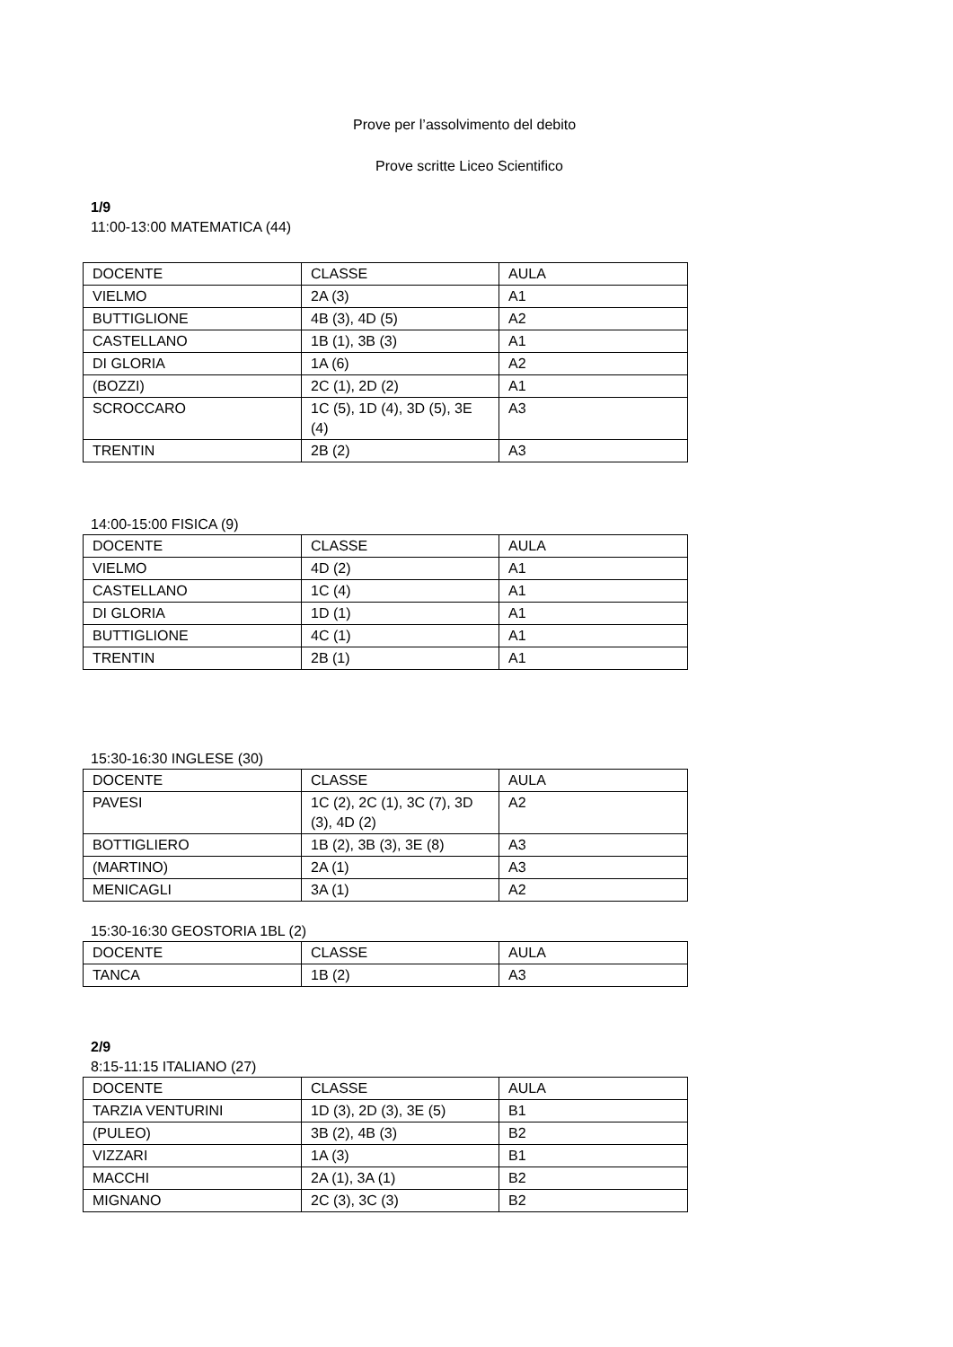Prove per l’assolvimento del debito
Prove scritte Liceo Scientifico
1/9
11:00-13:00 MATEMATICA (44)
| DOCENTE | CLASSE | AULA |
| VIELMO | 2A (3) | A1 |
| BUTTIGLIONE | 4B (3), 4D (5) | A2 |
| CASTELLANO | 1B (1), 3B (3) | A1 |
| DI GLORIA | 1A (6) | A2 |
| (BOZZI) | 2C (1), 2D (2) | A1 |
| SCROCCARO | 1C (5), 1D (4), 3D (5), 3E (4) | A3 |
| TRENTIN | 2B (2) | A3 |
14:00-15:00 FISICA (9)
| DOCENTE | CLASSE | AULA |
| VIELMO | 4D (2) | A1 |
| CASTELLANO | 1C (4) | A1 |
| DI GLORIA | 1D (1) | A1 |
| BUTTIGLIONE | 4C (1) | A1 |
| TRENTIN | 2B (1) | A1 |
15:30-16:30 INGLESE (30)
| DOCENTE | CLASSE | AULA |
| PAVESI | 1C (2), 2C (1), 3C (7), 3D (3), 4D (2) | A2 |
| BOTTIGLIERO | 1B (2), 3B (3), 3E (8) | A3 |
| (MARTINO) | 2A (1) | A3 |
| MENICAGLI | 3A (1) | A2 |
15:30-16:30 GEOSTORIA 1BL (2)
| DOCENTE | CLASSE | AULA |
| TANCA | 1B (2) | A3 |
2/9
8:15-11:15 ITALIANO (27)
| DOCENTE | CLASSE | AULA |
| TARZIA VENTURINI | 1D (3), 2D (3), 3E (5) | B1 |
| (PULEO) | 3B (2), 4B (3) | B2 |
| VIZZARI | 1A (3) | B1 |
| MACCHI | 2A (1), 3A (1) | B2 |
| MIGNANO | 2C (3), 3C (3) | B2 |